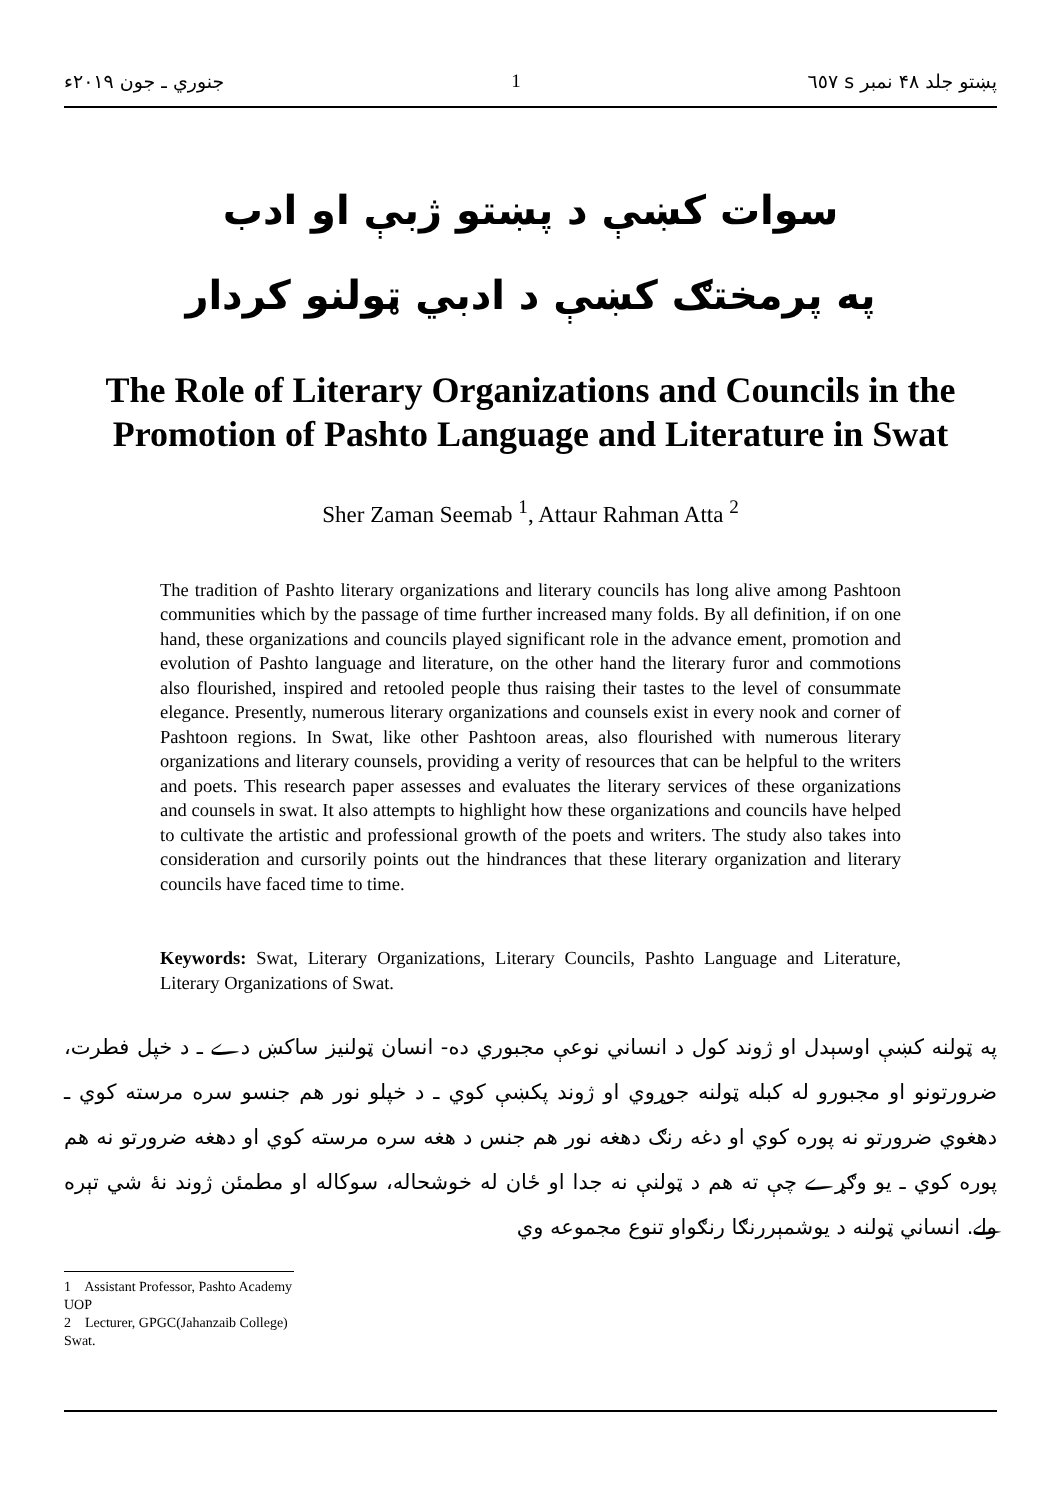جنوري ـ جون ۲۰۱۹ء 1 پښتو جلد ۴۸ نمبر s ٦٥٧
سوات کښې د پښتو ژبې او ادب
په پرمختګ کښې د ادبي ټولنو کردار
The Role of Literary Organizations and Councils in the Promotion of Pashto Language and Literature in Swat
Sher Zaman Seemab <sup>1</sup>, Attaur Rahman Atta <sup>2</sup>
The tradition of Pashto literary organizations and literary councils has long alive among Pashtoon communities which by the passage of time further increased many folds. By all definition, if on one hand, these organizations and councils played significant role in the advance ement, promotion and evolution of Pashto language and literature, on the other hand the literary furor and commotions also flourished, inspired and retooled people thus raising their tastes to the level of consummate elegance. Presently, numerous literary organizations and counsels exist in every nook and corner of Pashtoon regions. In Swat, like other Pashtoon areas, also flourished with numerous literary organizations and literary counsels, providing a verity of resources that can be helpful to the writers and poets. This research paper assesses and evaluates the literary services of these organizations and counsels in swat. It also attempts to highlight how these organizations and councils have helped to cultivate the artistic and professional growth of the poets and writers. The study also takes into consideration and cursorily points out the hindrances that these literary organization and literary councils have faced time to time.
Keywords: Swat, Literary Organizations, Literary Councils, Pashto Language and Literature, Literary Organizations of Swat.
په ټولنه کښې اوسېدل او ژوند کول د انساني نوعې مجبوري ده- انسان ټولنيز ساکښ دے ـ د خپل فطرت، ضرورتونو او مجبورو له کبله ټولنه جوړوي او ژوند پکښې کوي ـ د خپلو نور هم جنسو سره مرسته کوي ـ دهغوي ضرورتو نه پوره کوي او دغه رنګ دهغه نور هم جنس د هغه سره مرسته کوي او دهغه ضرورتو نه هم پوره کوي ـ يو وګړے چې ته هم د ټولنې نه جدا او ځان له خوشحاله، سوکاله او مطمئن ژوند نۀ شي تېره ولے. انساني ټولنه د يوشمېررنګا رنګواو تنوع مجموعه وي
1 Assistant Professor, Pashto Academy UOP
2 Lecturer, GPGC(Jahanzaib College) Swat.